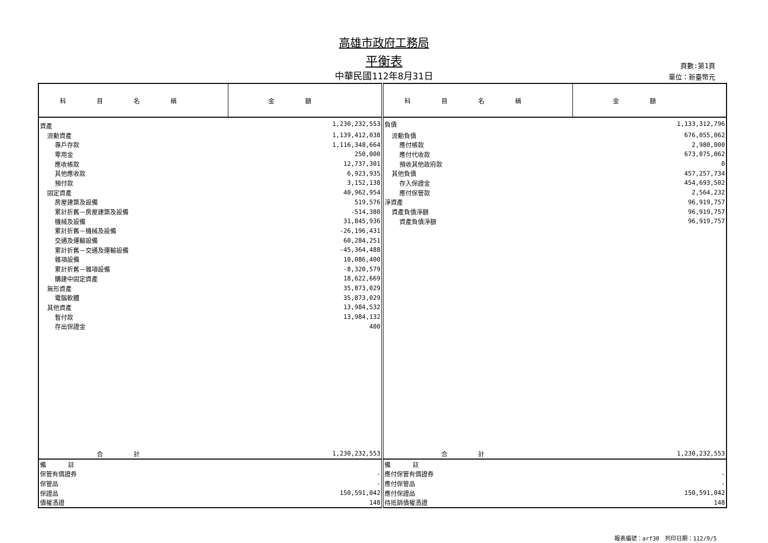高雄市政府工務局
平衡表
中華民國112年8月31日
頁數:第1頁
單位：新臺幣元
| 科目名稱 | 金額 | 科目名稱 | 金額 |
| --- | --- | --- | --- |
| 資產 | 1,230,232,553 | 負債 | 1,133,312,796 |
| 流動資產 | 1,139,412,038 | 流動負債 | 676,055,062 |
| 專戶存款 | 1,116,348,664 | 應付帳款 | 2,980,000 |
| 零用金 | 250,000 | 應付代收款 | 673,075,062 |
| 應收帳款 | 12,737,301 | 預收其他政府款 | 0 |
| 其他應收款 | 6,923,935 | 其他負債 | 457,257,734 |
| 預付款 | 3,152,138 | 存入保證金 | 454,693,502 |
| 固定資產 | 40,962,954 | 應付保管款 | 2,564,232 |
| 房屋建築及設備 | 519,576 | 淨資產 | 96,919,757 |
| 累計折舊－房屋建築及設備 | -514,380 | 資產負債淨額 | 96,919,757 |
| 機械及設備 | 31,845,936 | 資產負債淨額 | 96,919,757 |
| 累計折舊－機械及設備 | -26,196,431 | | |
| 交通及運輸設備 | 60,284,251 | | |
| 累計折舊－交通及運輸設備 | -45,364,488 | | |
| 雜項設備 | 10,086,400 | | |
| 累計折舊－雜項設備 | -8,320,579 | | |
| 購建中固定資產 | 18,622,669 | | |
| 無形資產 | 35,873,029 | | |
| 電腦軟體 | 35,873,029 | | |
| 其他資產 | 13,984,532 | | |
| 暫付款 | 13,984,132 | | |
| 存出保證金 | 400 | | |
| 合計 | 1,230,232,553 | 合計 | 1,230,232,553 |
| 備 註 | | 備 註 | |
| 保管有價證券 | - | 應付保管有價證券 | - |
| 保管品 | - | 應付保管品 | - |
| 保證品 | 150,591,042 | 應付保證品 | 150,591,042 |
| 債權憑證 | 148 | 待抵銷債權憑證 | 148 |
報表編號：arf30　列印日期：112/9/5